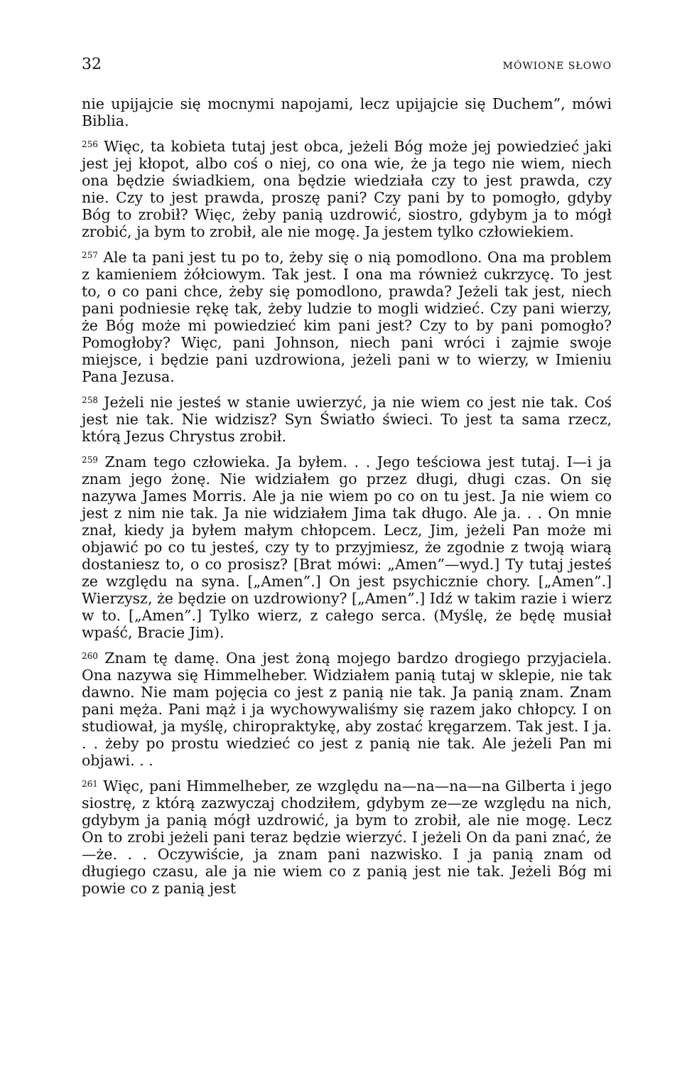32 MÓWIONE SŁOWO
nie upijajcie się mocnymi napojami, lecz upijajcie się Duchem”, mówi Biblia.
<sup>256</sup> Więc, ta kobieta tutaj jest obca, jeżeli Bóg może jej powiedzieć jaki jest jej kłopot, albo coś o niej, co ona wie, że ja tego nie wiem, niech ona będzie świadkiem, ona będzie wiedziała czy to jest prawda, czy nie. Czy to jest prawda, proszę pani? Czy pani by to pomogło, gdyby Bóg to zrobił? Więc, żeby panią uzdrowić, siostro, gdybym ja to mógł zrobić, ja bym to zrobił, ale nie mogę. Ja jestem tylko człowiekiem.
<sup>257</sup> Ale ta pani jest tu po to, żeby się o nią pomodlono. Ona ma problem z kamieniem żółciowym. Tak jest. I ona ma również cukrzycę. To jest to, o co pani chce, żeby się pomodlono, prawda? Jeżeli tak jest, niech pani podniesie rękę tak, żeby ludzie to mogli widzieć. Czy pani wierzy, że Bóg może mi powiedzieć kim pani jest? Czy to by pani pomogło? Pomogłoby? Więc, pani Johnson, niech pani wróci i zajmie swoje miejsce, i będzie pani uzdrowiona, jeżeli pani w to wierzy, w Imieniu Pana Jezusa.
<sup>258</sup> Jeżeli nie jesteś w stanie uwierzyć, ja nie wiem co jest nie tak. Coś jest nie tak. Nie widzisz? Syn Światło świeci. To jest ta sama rzecz, którą Jezus Chrystus zrobił.
<sup>259</sup> Znam tego człowieka. Ja byłem. . . Jego teściowa jest tutaj. I—i ja znam jego żonę. Nie widziałem go przez długi, długi czas. On się nazywa James Morris. Ale ja nie wiem po co on tu jest. Ja nie wiem co jest z nim nie tak. Ja nie widziałem Jima tak długo. Ale ja. . . On mnie znał, kiedy ja byłem małym chłopcem. Lecz, Jim, jeżeli Pan może mi objawić po co tu jesteś, czy ty to przyjmiesz, że zgodnie z twoją wiarą dostaniesz to, o co prosisz? [Brat mówi: „Amen”—wyd.] Ty tutaj jesteś ze względu na syna. [„Amen”.] On jest psychicznie chory. [„Amen”.] Wierzysz, że będzie on uzdrowiony? [„Amen”.] Idź w takim razie i wierz w to. [„Amen”.] Tylko wierz, z całego serca. (Myślę, że będę musiał wpaść, Bracie Jim).
<sup>260</sup> Znam tę damę. Ona jest żoną mojego bardzo drogiego przyjaciela. Ona nazywa się Himmelheber. Widziałem panią tutaj w sklepie, nie tak dawno. Nie mam pojęcia co jest z panią nie tak. Ja panią znam. Znam pani męża. Pani mąż i ja wychowywaliśmy się razem jako chłopcy. I on studiował, ja myślę, chiropraktykę, aby zostać kręgarzem. Tak jest. I ja. . . żeby po prostu wiedzieć co jest z panią nie tak. Ale jeżeli Pan mi objawi. . .
<sup>261</sup> Więc, pani Himmelheber, ze względu na—na—na—na Gilberta i jego siostrę, z którą zazwyczaj chodziłem, gdybym ze—ze względu na nich, gdybym ja panią mógł uzdrowić, ja bym to zrobił, ale nie mogę. Lecz On to zrobi jeżeli pani teraz będzie wierzyć. I jeżeli On da pani znać, że—że. . . Oczywiście, ja znam pani nazwisko. I ja panią znam od długiego czasu, ale ja nie wiem co z panią jest nie tak. Jeżeli Bóg mi powie co z panią jest